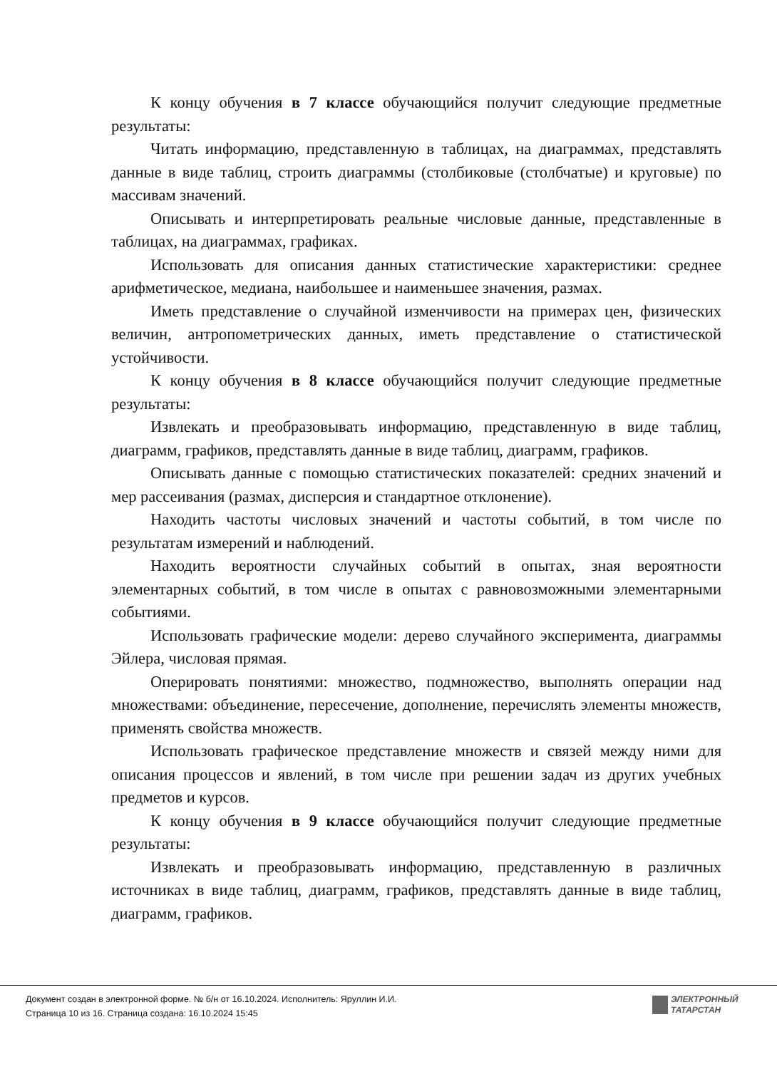К концу обучения в 7 классе обучающийся получит следующие предметные результаты:
Читать информацию, представленную в таблицах, на диаграммах, представлять данные в виде таблиц, строить диаграммы (столбиковые (столбчатые) и круговые) по массивам значений.
Описывать и интерпретировать реальные числовые данные, представленные в таблицах, на диаграммах, графиках.
Использовать для описания данных статистические характеристики: среднее арифметическое, медиана, наибольшее и наименьшее значения, размах.
Иметь представление о случайной изменчивости на примерах цен, физических величин, антропометрических данных, иметь представление о статистической устойчивости.
К концу обучения в 8 классе обучающийся получит следующие предметные результаты:
Извлекать и преобразовывать информацию, представленную в виде таблиц, диаграмм, графиков, представлять данные в виде таблиц, диаграмм, графиков.
Описывать данные с помощью статистических показателей: средних значений и мер рассеивания (размах, дисперсия и стандартное отклонение).
Находить частоты числовых значений и частоты событий, в том числе по результатам измерений и наблюдений.
Находить вероятности случайных событий в опытах, зная вероятности элементарных событий, в том числе в опытах с равновозможными элементарными событиями.
Использовать графические модели: дерево случайного эксперимента, диаграммы Эйлера, числовая прямая.
Оперировать понятиями: множество, подмножество, выполнять операции над множествами: объединение, пересечение, дополнение, перечислять элементы множеств, применять свойства множеств.
Использовать графическое представление множеств и связей между ними для описания процессов и явлений, в том числе при решении задач из других учебных предметов и курсов.
К концу обучения в 9 классе обучающийся получит следующие предметные результаты:
Извлекать и преобразовывать информацию, представленную в различных источниках в виде таблиц, диаграмм, графиков, представлять данные в виде таблиц, диаграмм, графиков.
Документ создан в электронной форме. № б/н от 16.10.2024. Исполнитель: Яруллин И.И.
Страница 10 из 16. Страница создана: 16.10.2024 15:45
ЭЛЕКТРОННЫЙ
ТАТАРСТАН